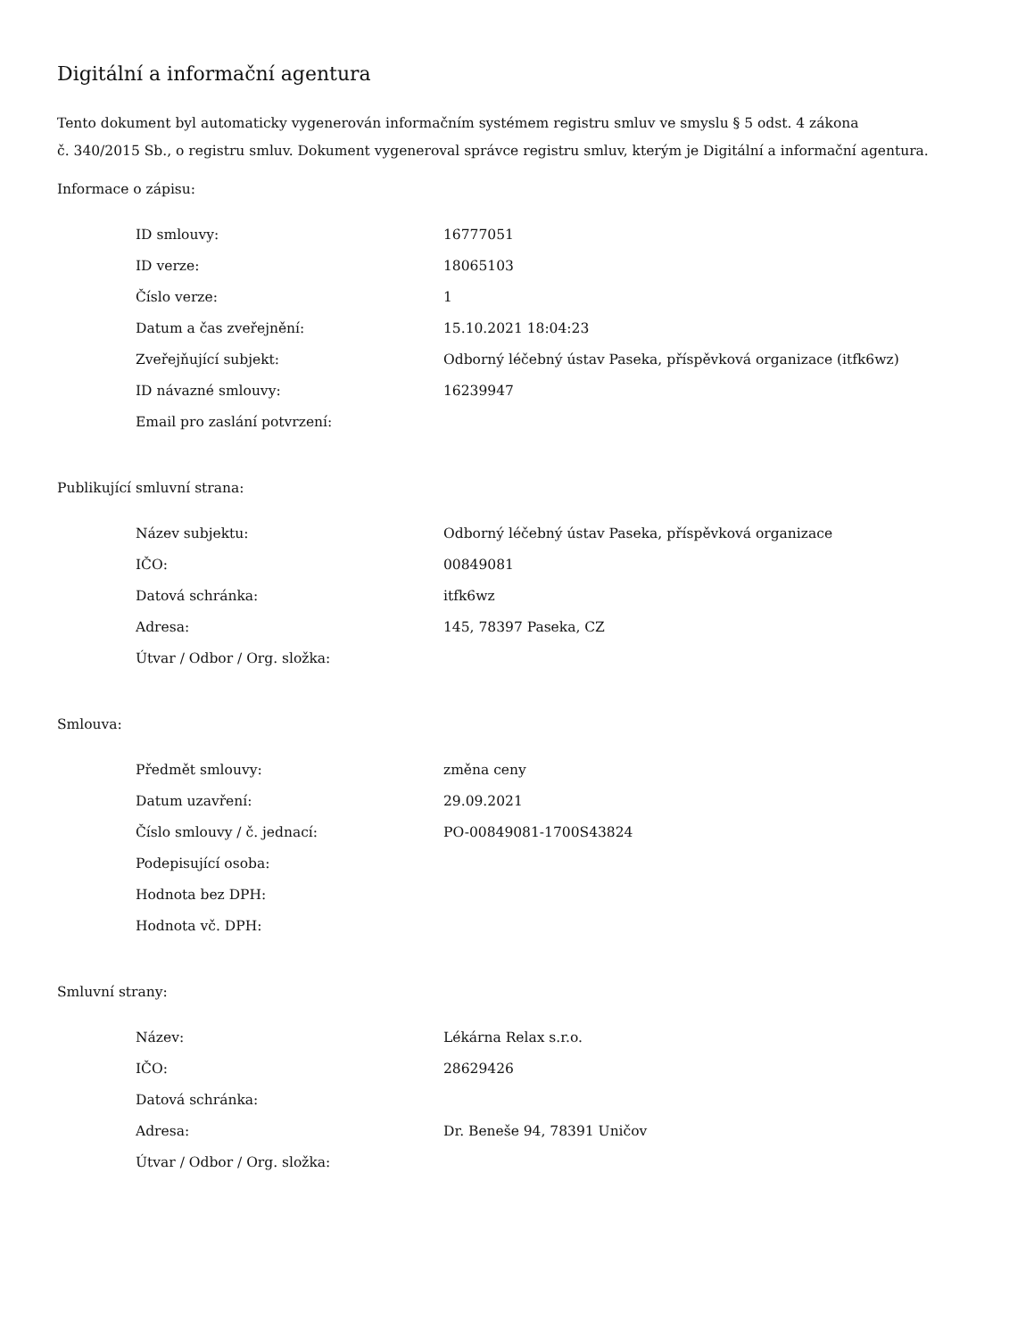Digitální a informační agentura
Tento dokument byl automaticky vygenerován informačním systémem registru smluv ve smyslu § 5 odst. 4 zákona
č. 340/2015 Sb., o registru smluv. Dokument vygeneroval správce registru smluv, kterým je Digitální a informační agentura.
Informace o zápisu:
| ID smlouvy: | 16777051 |
| ID verze: | 18065103 |
| Číslo verze: | 1 |
| Datum a čas zveřejnění: | 15.10.2021 18:04:23 |
| Zveřejňující subjekt: | Odborný léčebný ústav Paseka, příspěvková organizace (itfk6wz) |
| ID návazné smlouvy: | 16239947 |
| Email pro zaslání potvrzení: | |
Publikující smluvní strana:
| Název subjektu: | Odborný léčebný ústav Paseka, příspěvková organizace |
| IČO: | 00849081 |
| Datová schránka: | itfk6wz |
| Adresa: | 145, 78397 Paseka, CZ |
| Útvar / Odbor / Org. složka: | |
Smlouva:
| Předmět smlouvy: | změna ceny |
| Datum uzavření: | 29.09.2021 |
| Číslo smlouvy / č. jednací: | PO-00849081-1700S43824 |
| Podepisující osoba: | |
| Hodnota bez DPH: | |
| Hodnota vč. DPH: | |
Smluvní strany:
| Název: | Lékárna Relax s.r.o. |
| IČO: | 28629426 |
| Datová schránka: | |
| Adresa: | Dr. Beneše 94, 78391 Uničov |
| Útvar / Odbor / Org. složka: | |